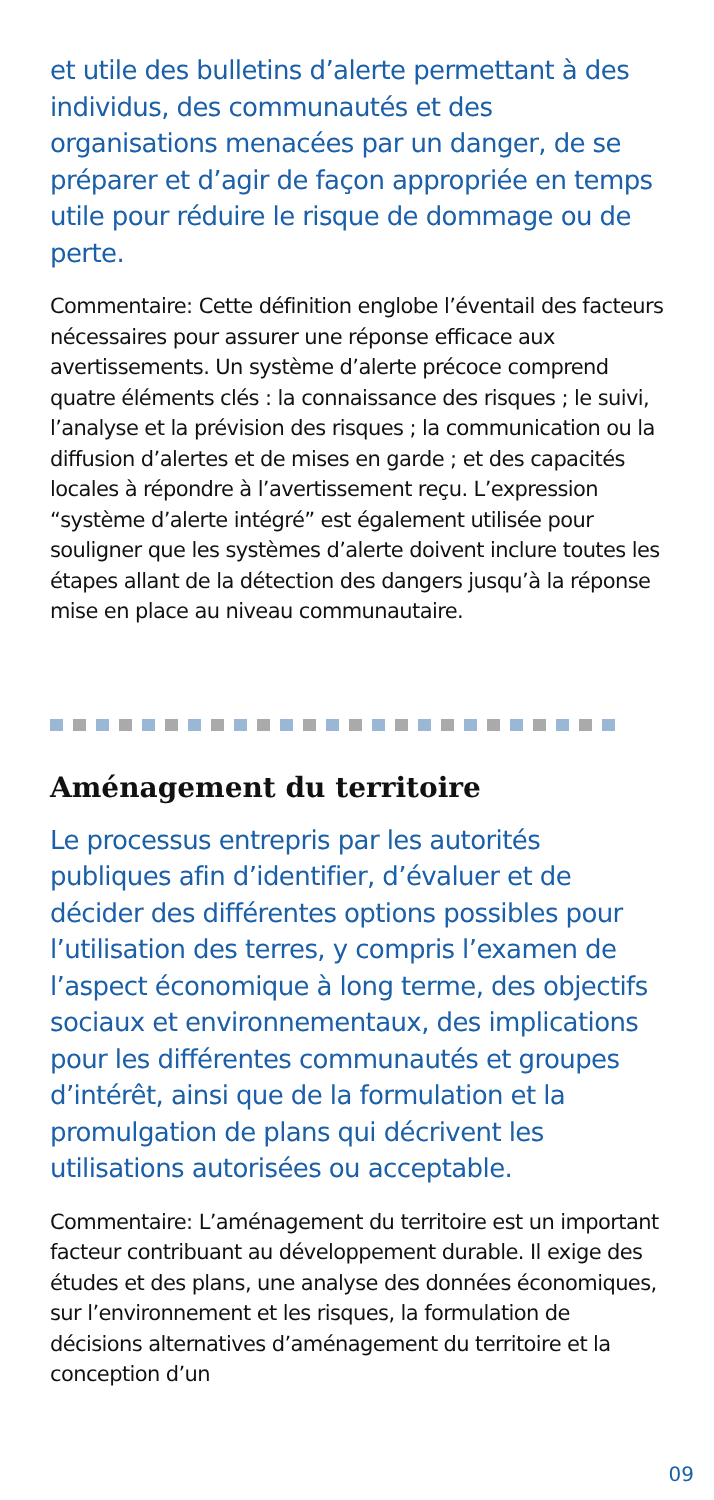et utile des bulletins d’alerte permettant à des individus, des communautés et des organisations menacées par un danger, de se préparer et d’agir de façon appropriée en temps utile pour réduire le risque de dommage ou de perte.
Commentaire: Cette définition englobe l’éventail des facteurs nécessaires pour assurer une réponse efficace aux avertissements. Un système d’alerte précoce comprend quatre éléments clés : la connaissance des risques ; le suivi, l’analyse et la prévision des risques ; la communication ou la diffusion d’alertes et de mises en garde ; et des capacités locales à répondre à l’avertissement reçu. L’expression “système d’alerte intégré” est également utilisée pour souligner que les systèmes d’alerte doivent inclure toutes les étapes allant de la détection des dangers jusqu’à la réponse mise en place au niveau communautaire.
Aménagement du territoire
Le processus entrepris par les autorités publiques afin d’identifier, d’évaluer et de décider des différentes options possibles pour l’utilisation des terres, y compris l’examen de l’aspect économique à long terme, des objectifs sociaux et environnementaux, des implications pour les différentes communautés et groupes d’intérêt, ainsi que de la formulation et la promulgation de plans qui décrivent les utilisations autorisées ou acceptable.
Commentaire: L’aménagement du territoire est un important facteur contribuant au développement durable. Il exige des études et des plans, une analyse des données économiques, sur l’environnement et les risques, la formulation de décisions alternatives d’aménagement du territoire et la conception d’un
09